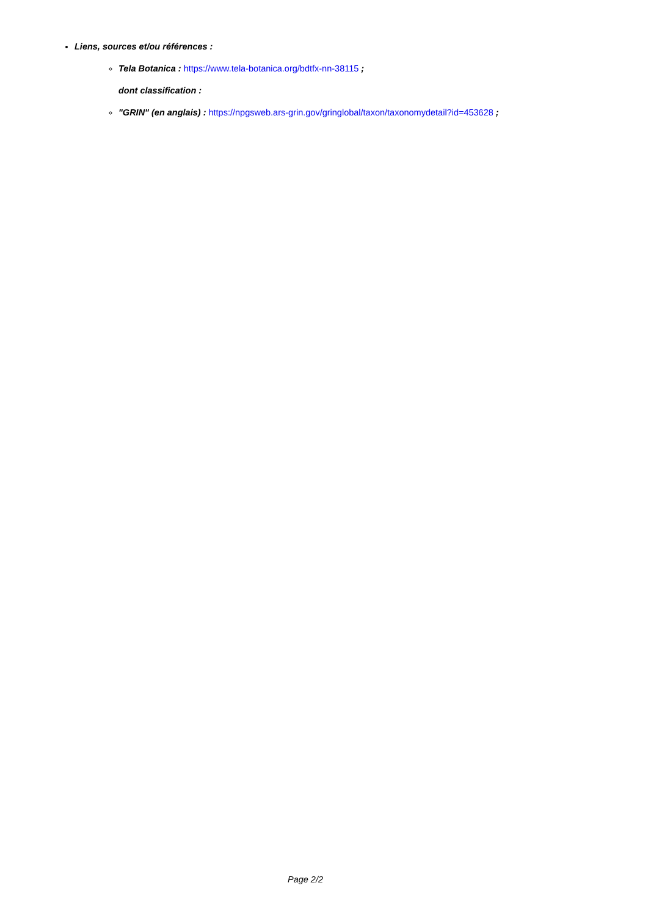Liens, sources et/ou références :
Tela Botanica : https://www.tela-botanica.org/bdtfx-nn-38115 ;
dont classification :
"GRIN" (en anglais) : https://npgsweb.ars-grin.gov/gringlobal/taxon/taxonomydetail?id=453628 ;
Page 2/2